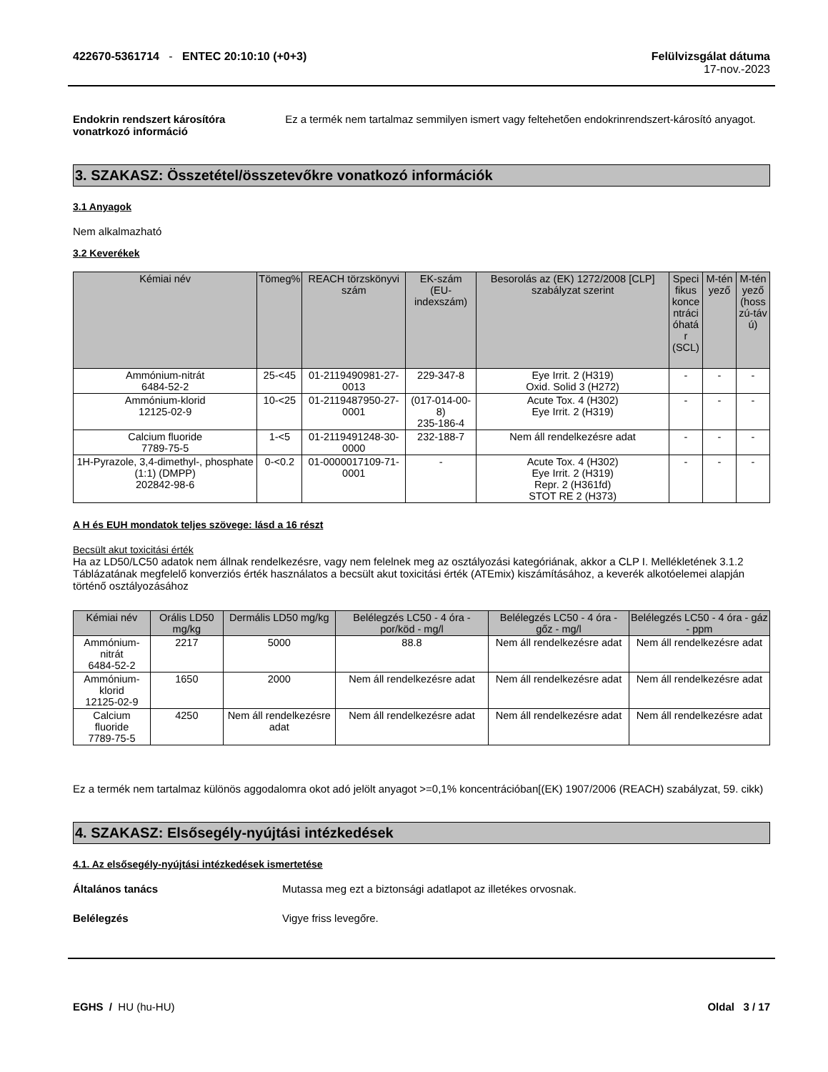422670-5361714 - ENTEC 20:10:10 (+0+3)
Felülvizsgálat dátuma
17-nov.-2023
Endokrin rendszert károsítóra vonatrkozó információ
Ez a termék nem tartalmaz semmilyen ismert vagy feltehetően endokrinrendszert-károsító anyagot.
3. SZAKASZ: Összetétel/összetevőkre vonatkozó információk
3.1 Anyagok
Nem alkalmazható
3.2 Keverékek
| Kémiai név | Tömeg% | REACH törzskönyvi szám | EK-szám (EU-indexszám) | Besorolás az (EK) 1272/2008 [CLP] szabályzat szerint | Speci fikus konce ntráci óhatá r (SCL) | M-tén yező | M-tén yező (hoss zú-táv ú) |
| --- | --- | --- | --- | --- | --- | --- | --- |
| Ammónium-nitrát 6484-52-2 | 25-<45 | 01-2119490981-27-0013 | 229-347-8 | Eye Irrit. 2 (H319) Oxid. Solid 3 (H272) | - | - | - |
| Ammónium-klorid 12125-02-9 | 10-<25 | 01-2119487950-27-0001 | (017-014-00-8) 235-186-4 | Acute Tox. 4 (H302) Eye Irrit. 2 (H319) | - | - | - |
| Calcium fluoride 7789-75-5 | 1-<5 | 01-2119491248-30-0000 | 232-188-7 | Nem áll rendelkezésre adat | - | - | - |
| 1H-Pyrazole, 3,4-dimethyl-, phosphate (1:1) (DMPP) 202842-98-6 | 0-<0.2 | 01-0000017109-71-0001 | - | Acute Tox. 4 (H302) Eye Irrit. 2 (H319) Repr. 2 (H361fd) STOT RE 2 (H373) | - | - | - |
A H és EUH mondatok teljes szövege: lásd a 16 részt
Becsült akut toxicitási érték
Ha az LD50/LC50 adatok nem állnak rendelkezésre, vagy nem felelnek meg az osztályozási kategóriának, akkor a CLP I. Mellékletének 3.1.2 Táblázatának megfelelő konverziós érték használatos a becsült akut toxicitási érték (ATEmix) kiszámításához, a keverék alkotóelemei alapján történő osztályozásához
| Kémiai név | Orális LD50 mg/kg | Dermális LD50 mg/kg | Belélegzés LC50 - 4 óra - por/köd - mg/l | Belélegzés LC50 - 4 óra - gőz - mg/l | Belélegzés LC50 - 4 óra - gáz - ppm |
| --- | --- | --- | --- | --- | --- |
| Ammónium-nitrát 6484-52-2 | 2217 | 5000 | 88.8 | Nem áll rendelkezésre adat | Nem áll rendelkezésre adat |
| Ammónium-klorid 12125-02-9 | 1650 | 2000 | Nem áll rendelkezésre adat | Nem áll rendelkezésre adat | Nem áll rendelkezésre adat |
| Calcium fluoride 7789-75-5 | 4250 | Nem áll rendelkezésre adat | Nem áll rendelkezésre adat | Nem áll rendelkezésre adat | Nem áll rendelkezésre adat |
Ez a termék nem tartalmaz különös aggodalomra okot adó jelölt anyagot >=0,1% koncentrációban[(EK) 1907/2006 (REACH) szabályzat, 59. cikk)
4. SZAKASZ: Elsősegély-nyújtási intézkedések
4.1. Az elsősegély-nyújtási intézkedések ismertetése
Általános tanács Mutassa meg ezt a biztonsági adatlapot az illetékes orvosnak.
Belélegzés Vigye friss levegőre.
EGHS / HU (hu-HU) Oldal 3 / 17